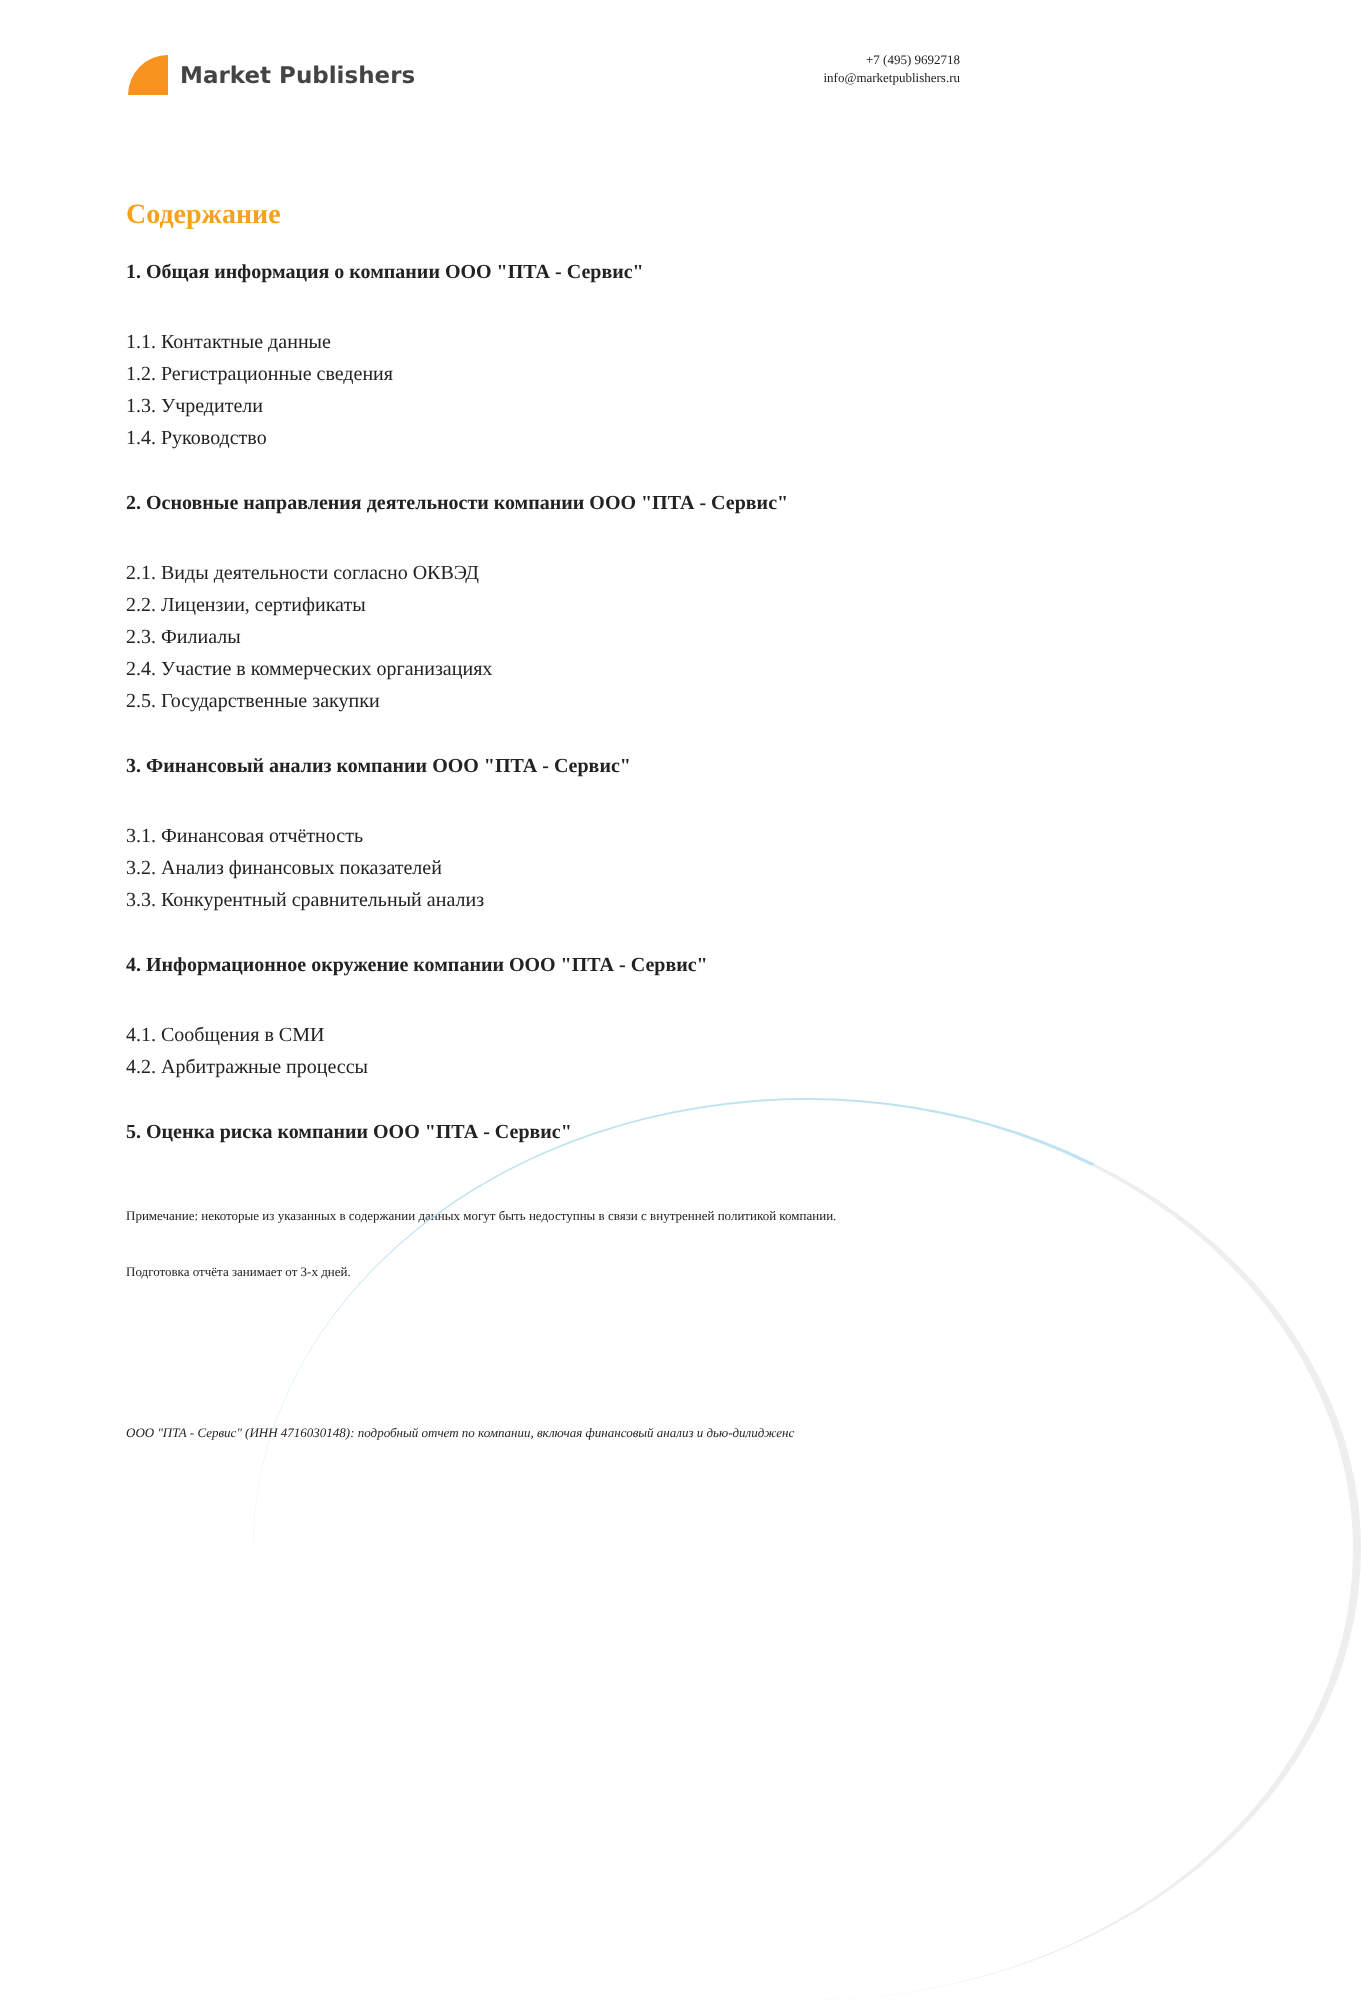Market Publishers
+7 (495) 9692718
info@marketpublishers.ru
Содержание
1. Общая информация о компании ООО "ПТА - Сервис"
1.1. Контактные данные
1.2. Регистрационные сведения
1.3. Учредители
1.4. Руководство
2. Основные направления деятельности компании ООО "ПТА - Сервис"
2.1. Виды деятельности согласно ОКВЭД
2.2. Лицензии, сертификаты
2.3. Филиалы
2.4. Участие в коммерческих организациях
2.5. Государственные закупки
3. Финансовый анализ компании ООО "ПТА - Сервис"
3.1. Финансовая отчётность
3.2. Анализ финансовых показателей
3.3. Конкурентный сравнительный анализ
4. Информационное окружение компании ООО "ПТА - Сервис"
4.1. Сообщения в СМИ
4.2. Арбитражные процессы
5. Оценка риска компании ООО "ПТА - Сервис"
Примечание: некоторые из указанных в содержании данных могут быть недоступны в связи с внутренней политикой компании.
Подготовка отчёта занимает от 3-х дней.
ООО "ПТА - Сервис" (ИНН 4716030148): подробный отчет по компании, включая финансовый анализ и дью-дилидженс